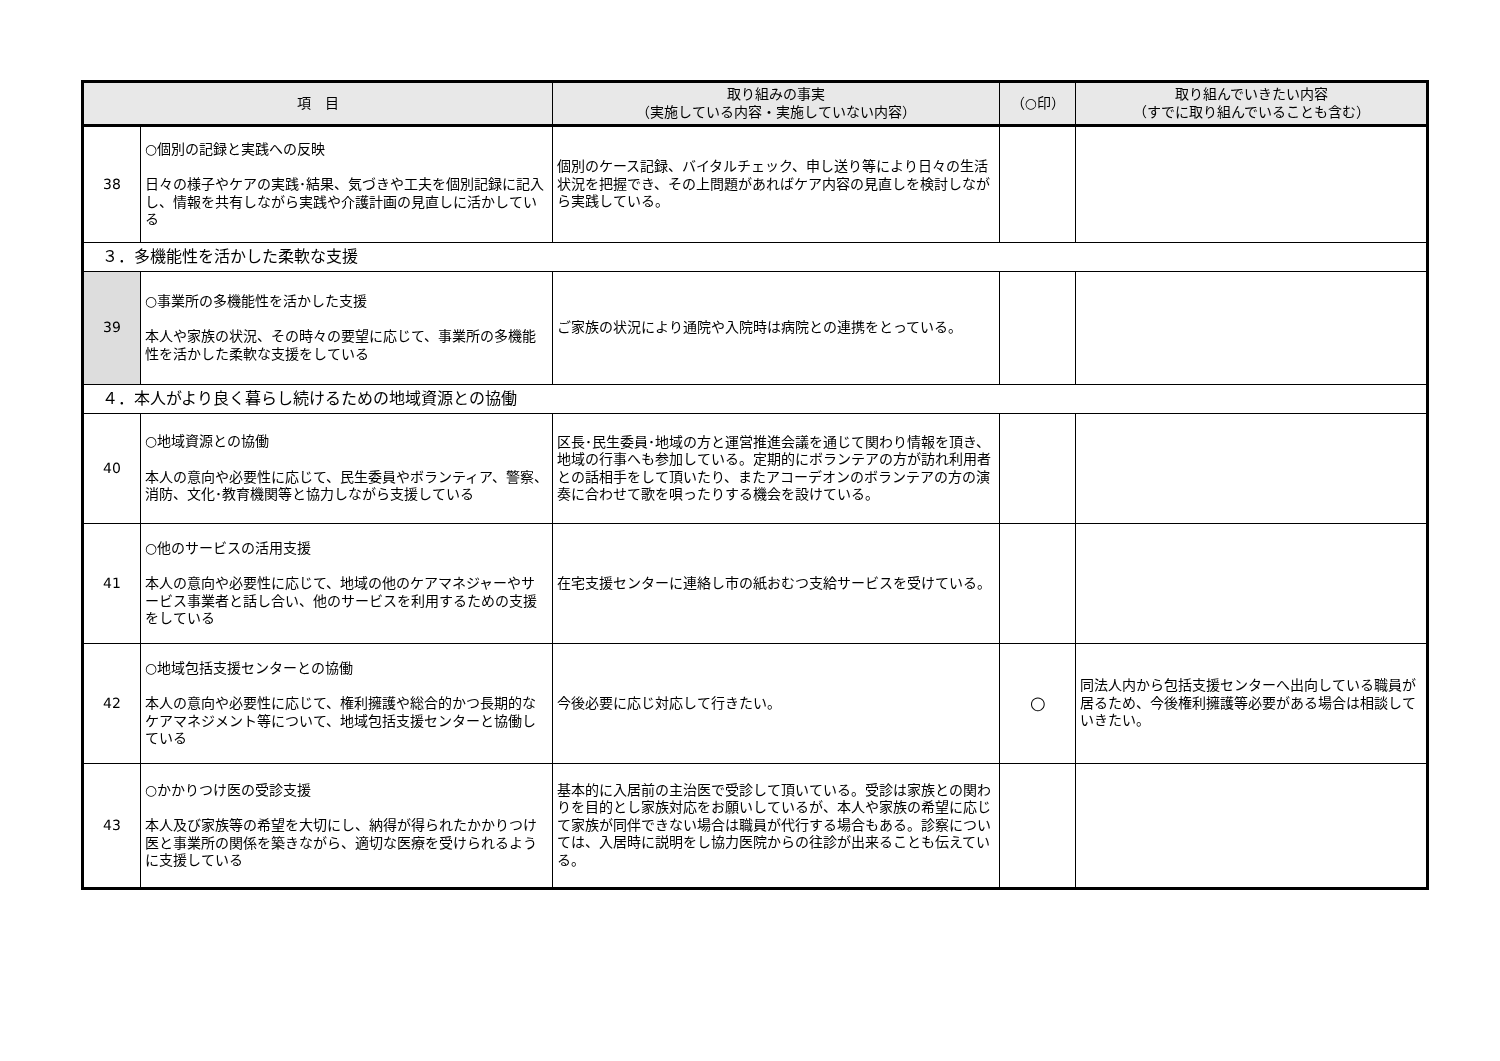| 項 目 | | 取り組みの事実 （実施している内容・実施していない内容） | （○印） | 取り組んでいきたい内容 （すでに取り組んでいることも含む） |
| --- | --- | --- | --- | --- |
| 38 | ○個別の記録と実践への反映 日々の様子やケアの実践･結果、気づきや工夫を個別記録に記入し、情報を共有しながら実践や介護計画の見直しに活かしている | 個別のケース記録、バイタルチェック、申し送り等により日々の生活状況を把握でき、その上問題があればケア内容の見直しを検討しながら実践している。 | | |
| ３．多機能性を活かした柔軟な支援 | | | | |
| 39 | ○事業所の多機能性を活かした支援 本人や家族の状況、その時々の要望に応じて、事業所の多機能性を活かした柔軟な支援をしている | ご家族の状況により通院や入院時は病院との連携をとっている。 | | |
| ４．本人がより良く暮らし続けるための地域資源との協働 | | | | |
| 40 | ○地域資源との協働 本人の意向や必要性に応じて、民生委員やボランティア、警察、消防、文化･教育機関等と協力しながら支援している | 区長･民生委員･地域の方と運営推進会議を通じて関わり情報を頂き、地域の行事へも参加している。定期的にボランテアの方が訪れ利用者との話相手をして頂いたり、またアコーデオンのボランテアの方の演奏に合わせて歌を唄ったりする機会を設けている。 | | |
| 41 | ○他のサービスの活用支援 本人の意向や必要性に応じて、地域の他のケアマネジャーやサービス事業者と話し合い、他のサービスを利用するための支援をしている | 在宅支援センターに連絡し市の紙おむつ支給サービスを受けている。 | | |
| 42 | ○地域包括支援センターとの協働 本人の意向や必要性に応じて、権利擁護や総合的かつ長期的なケアマネジメント等について、地域包括支援センターと協働している | 今後必要に応じ対応して行きたい。 | ○ | 同法人内から包括支援センターへ出向している職員が居るため、今後権利擁護等必要がある場合は相談していきたい。 |
| 43 | ○かかりつけ医の受診支援 本人及び家族等の希望を大切にし、納得が得られたかかりつけ医と事業所の関係を築きながら、適切な医療を受けられるように支援している | 基本的に入居前の主治医で受診して頂いている。受診は家族との関わりを目的とし家族対応をお願いしているが、本人や家族の希望に応じて家族が同伴できない場合は職員が代行する場合もある。診察については、入居時に説明をし協力医院からの往診が出来ることも伝えている。 | | |